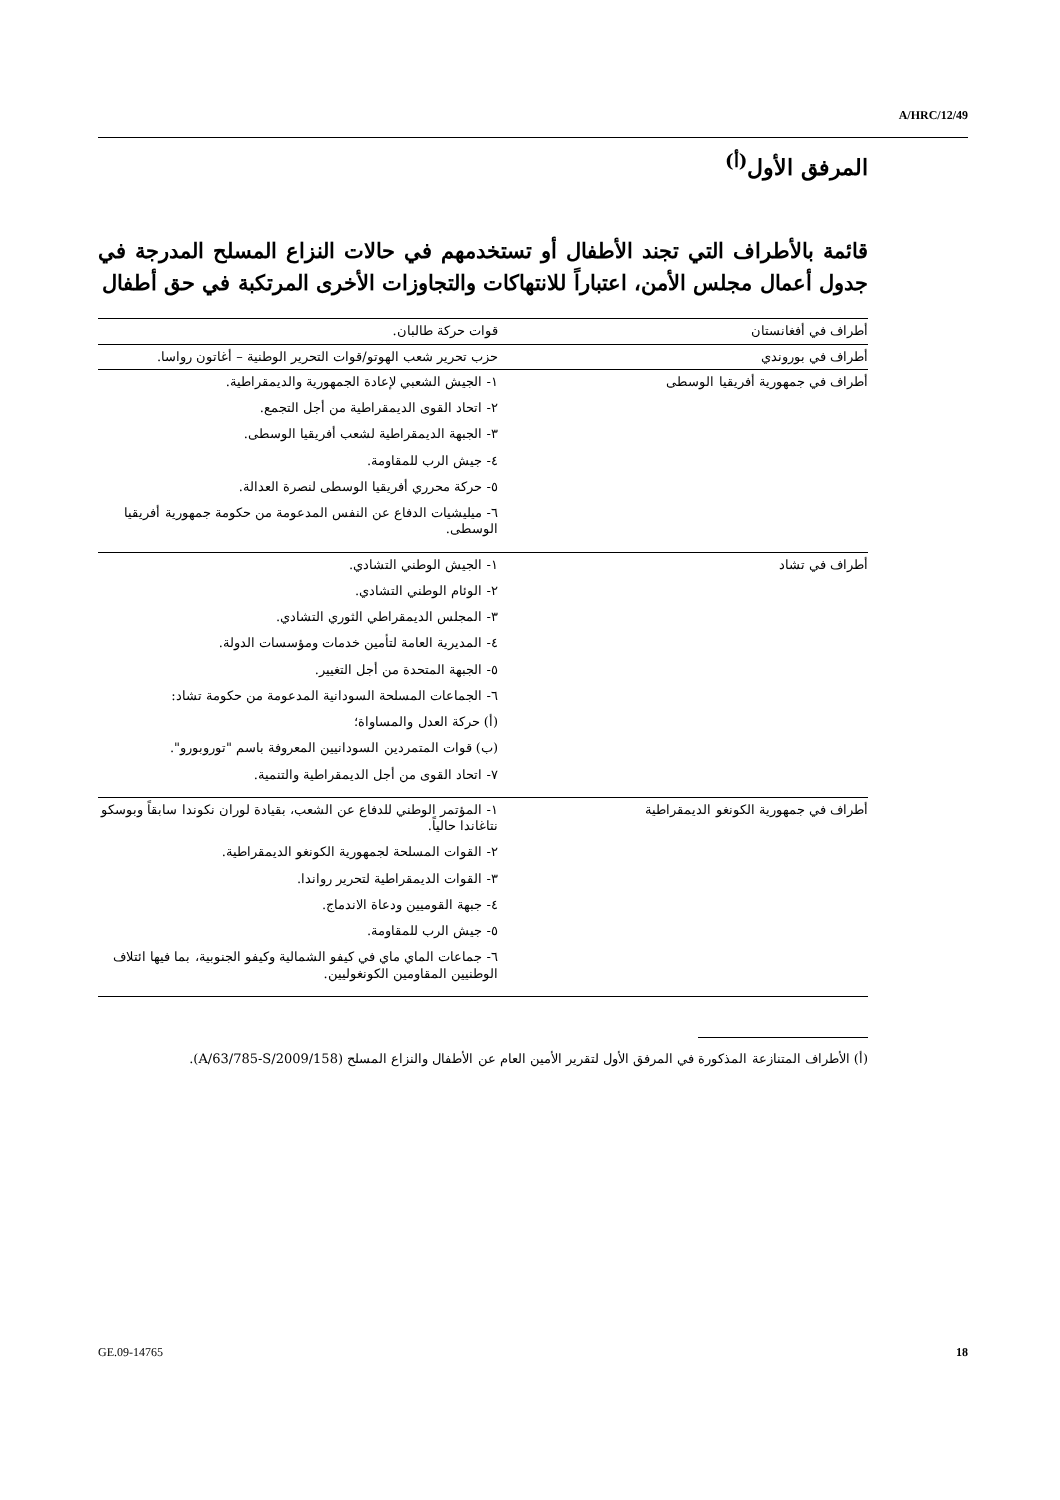A/HRC/12/49
المرفق الأول<sup>(أ)</sup>
قائمة بالأطراف التي تجند الأطفال أو تستخدمهم في حالات النزاع المسلح المدرجة في جدول أعمال مجلس الأمن، اعتباراً للانتهاكات والتجاوزات الأخرى المرتكبة في حق أطفال
| أطراف في أفغانستان | قوات حركة طالبان. |
| أطراف في بوروندي | حزب تحرير شعب الهوتو/قوات التحرير الوطنية – أغاتون رواسا. |
| أطراف في جمهورية أفريقيا الوسطى | ١- الجيش الشعبي لإعادة الجمهورية والديمقراطية. ٢- اتحاد القوى الديمقراطية من أجل التجمع. ٣- الجبهة الديمقراطية لشعب أفريقيا الوسطى. ٤- جيش الرب للمقاومة. ٥- حركة محرري أفريقيا الوسطى لنصرة العدالة. ٦- ميليشيات الدفاع عن النفس المدعومة من حكومة جمهورية أفريقيا الوسطى. |
| أطراف في تشاد | ١- الجيش الوطني التشادي. ٢- الوئام الوطني التشادي. ٣- المجلس الديمقراطي الثوري التشادي. ٤- المديرية العامة لتأمين خدمات ومؤسسات الدولة. ٥- الجبهة المتحدة من أجل التغيير. ٦- الجماعات المسلحة السودانية المدعومة من حكومة تشاد: (أ) حركة العدل والمساواة؛ (ب) قوات المتمردين السودانيين المعروفة باسم "توروبورو". ٧- اتحاد القوى من أجل الديمقراطية والتنمية. |
| أطراف في جمهورية الكونغو الديمقراطية | ١- المؤتمر الوطني للدفاع عن الشعب، بقيادة لوران نكوندا سابقاً وبوسكو نتاغاندا حالياً. ٢- القوات المسلحة لجمهورية الكونغو الديمقراطية. ٣- القوات الديمقراطية لتحرير رواندا. ٤- جبهة القوميين ودعاة الاندماج. ٥- جيش الرب للمقاومة. ٦- جماعات الماي ماي في كيفو الشمالية وكيفو الجنوبية، بما فيها ائتلاف الوطنيين المقاومين الكونغوليين. |
(أ) الأطراف المتنازعة المذكورة في المرفق الأول لتقرير الأمين العام عن الأطفال والنزاع المسلح (A/63/785-S/2009/158).
GE.09-14765 18